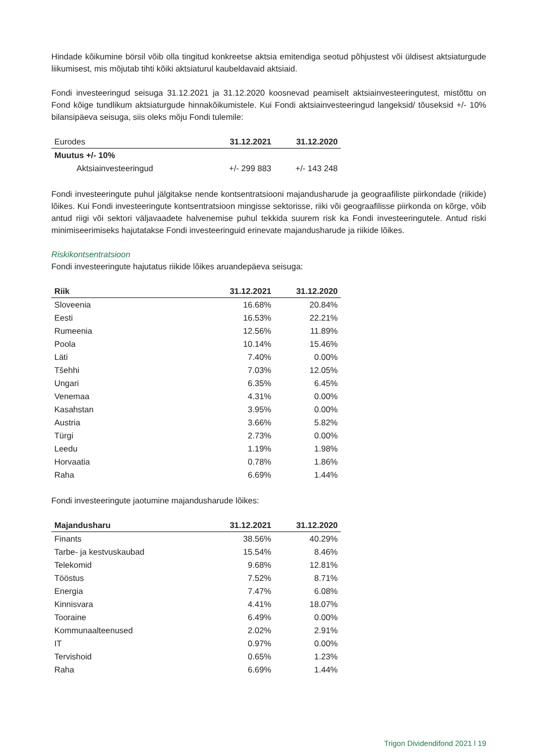Hindade kõikumine börsil võib olla tingitud konkreetse aktsia emitendiga seotud põhjustest või üldisest aktsiaturgude liikumisest, mis mõjutab tihti kõiki aktsiaturul kaubeldavaid aktsiaid.
Fondi investeeringud seisuga 31.12.2021 ja 31.12.2020 koosnevad peamiselt aktsiainvesteeringutest, mistõttu on Fond kõige tundlikum aktsiaturgude hinnakõikumistele. Kui Fondi aktsiainvesteeringud langeksid/ tõuseksid +/- 10% bilansipäeva seisuga, siis oleks mõju Fondi tulemile:
| Eurodes | 31.12.2021 | 31.12.2020 |
| --- | --- | --- |
| Muutus +/- 10% | | |
| Aktsiainvesteeringud | +/- 299 883 | +/- 143 248 |
Fondi investeeringute puhul jälgitakse nende kontsentratsiooni majandusharude ja geograafiliste piirkondade (riikide) lõikes. Kui Fondi investeeringute kontsentratsioon mingisse sektorisse, riiki või geograafilisse piirkonda on kõrge, võib antud riigi või sektori väljavaadete halvenemise puhul tekkida suurem risk ka Fondi investeeringutele. Antud riski minimiseerimiseks hajutatakse Fondi investeeringuid erinevate majandusharude ja riikide lõikes.
Riskikontsentratsioon
Fondi investeeringute hajutatus riikide lõikes aruandepäeva seisuga:
| Riik | 31.12.2021 | 31.12.2020 |
| --- | --- | --- |
| Sloveenia | 16.68% | 20.84% |
| Eesti | 16.53% | 22.21% |
| Rumeenia | 12.56% | 11.89% |
| Poola | 10.14% | 15.46% |
| Läti | 7.40% | 0.00% |
| Tšehhi | 7.03% | 12.05% |
| Ungari | 6.35% | 6.45% |
| Venemaa | 4.31% | 0.00% |
| Kasahstan | 3.95% | 0.00% |
| Austria | 3.66% | 5.82% |
| Türgi | 2.73% | 0.00% |
| Leedu | 1.19% | 1.98% |
| Horvaatia | 0.78% | 1.86% |
| Raha | 6.69% | 1.44% |
Fondi investeeringute jaotumine majandusharude lõikes:
| Majandusharu | 31.12.2021 | 31.12.2020 |
| --- | --- | --- |
| Finants | 38.56% | 40.29% |
| Tarbe- ja kestvuskaubad | 15.54% | 8.46% |
| Telekomid | 9.68% | 12.81% |
| Tööstus | 7.52% | 8.71% |
| Energia | 7.47% | 6.08% |
| Kinnisvara | 4.41% | 18.07% |
| Tooraine | 6.49% | 0.00% |
| Kommunaalteenused | 2.02% | 2.91% |
| IT | 0.97% | 0.00% |
| Tervishoid | 0.65% | 1.23% |
| Raha | 6.69% | 1.44% |
Trigon Dividendifond 2021 l 19